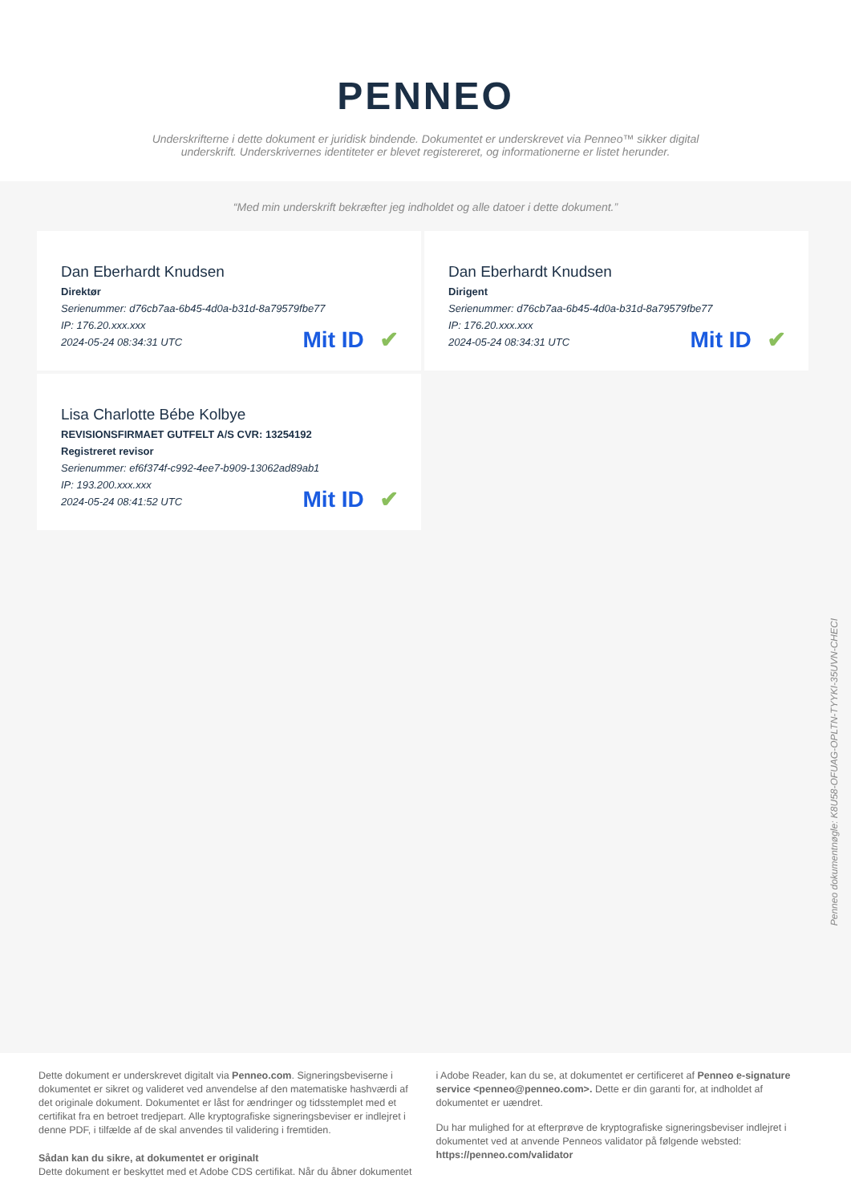PENNEO
Underskrifterne i dette dokument er juridisk bindende. Dokumentet er underskrevet via Penneo™ sikker digital underskrift. Underskrivernes identiteter er blevet registereret, og informationerne er listet herunder.
“Med min underskrift bekræfter jeg indholdet og alle datoer i dette dokument.”
Dan Eberhardt Knudsen
Direktør
Serienummer: d76cb7aa-6b45-4d0a-b31d-8a79579fbe77
IP: 176.20.xxx.xxx
2024-05-24 08:34:31 UTC
Mit ID ✔
Dan Eberhardt Knudsen
Dirigent
Serienummer: d76cb7aa-6b45-4d0a-b31d-8a79579fbe77
IP: 176.20.xxx.xxx
2024-05-24 08:34:31 UTC
Mit ID ✔
Lisa Charlotte Bébe Kolbye
REVISIONSFIRMAET GUTFELT A/S CVR: 13254192
Registreret revisor
Serienummer: ef6f374f-c992-4ee7-b909-13062ad89ab1
IP: 193.200.xxx.xxx
2024-05-24 08:41:52 UTC
Mit ID ✔
Penneo dokumentnøgle: K8U58-OFUAG-OPLTN-TYYKI-35UVN-CHECI
Dette dokument er underskrevet digitalt via Penneo.com. Signeringsbeviserne i dokumentet er sikret og valideret ved anvendelse af den matematiske hashværdi af det originale dokument. Dokumentet er låst for ændringer og tidsstemplet med et certifikat fra en betroet tredjepart. Alle kryptografiske signeringsbeviser er indlejret i denne PDF, i tilfælde af de skal anvendes til validering i fremtiden.
Sådan kan du sikre, at dokumentet er originalt
Dette dokument er beskyttet med et Adobe CDS certifikat. Når du åbner dokumentet
i Adobe Reader, kan du se, at dokumentet er certificeret af Penneo e-signature service <penneo@penneo.com>. Dette er din garanti for, at indholdet af dokumentet er uændret.
Du har mulighed for at efterprøve de kryptografiske signeringsbeviser indlejret i dokumentet ved at anvende Penneos validator på følgende websted: https://penneo.com/validator